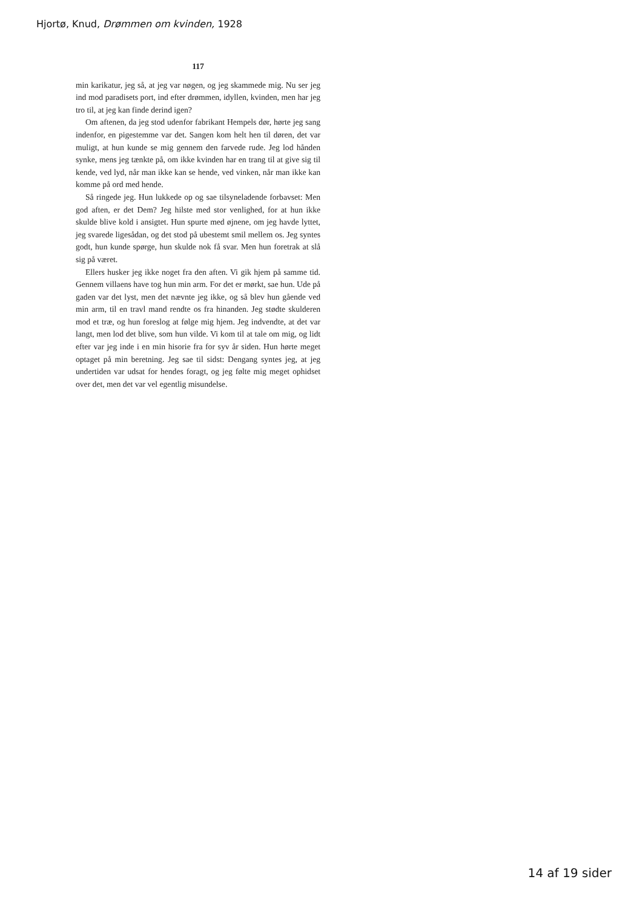Hjortø, Knud, Drømmen om kvinden, 1928
117
min karikatur, jeg så, at jeg var nøgen, og jeg skammede mig. Nu ser jeg ind mod paradisets port, ind efter drømmen, idyllen, kvinden, men har jeg tro til, at jeg kan finde derind igen?
Om aftenen, da jeg stod udenfor fabrikant Hempels dør, hørte jeg sang indenfor, en pigestemme var det. Sangen kom helt hen til døren, det var muligt, at hun kunde se mig gennem den farvede rude. Jeg lod hånden synke, mens jeg tænkte på, om ikke kvinden har en trang til at give sig til kende, ved lyd, når man ikke kan se hende, ved vinken, når man ikke kan komme på ord med hende.
Så ringede jeg. Hun lukkede op og sae tilsyneladende forbavset: Men god aften, er det Dem? Jeg hilste med stor venlighed, for at hun ikke skulde blive kold i ansigtet. Hun spurte med øjnene, om jeg havde lyttet, jeg svarede ligesådan, og det stod på ubestemt smil mellem os. Jeg syntes godt, hun kunde spørge, hun skulde nok få svar. Men hun foretrak at slå sig på været.
Ellers husker jeg ikke noget fra den aften. Vi gik hjem på samme tid. Gennem villaens have tog hun min arm. For det er mørkt, sae hun. Ude på gaden var det lyst, men det nævnte jeg ikke, og så blev hun gående ved min arm, til en travl mand rendte os fra hinanden. Jeg stødte skulderen mod et træ, og hun foreslog at følge mig hjem. Jeg indvendte, at det var langt, men lod det blive, som hun vilde. Vi kom til at tale om mig, og lidt efter var jeg inde i en min hisorie fra for syv år siden. Hun hørte meget optaget på min beretning. Jeg sae til sidst: Dengang syntes jeg, at jeg undertiden var udsat for hendes foragt, og jeg følte mig meget ophidset over det, men det var vel egentlig misundelse.
14 af 19 sider